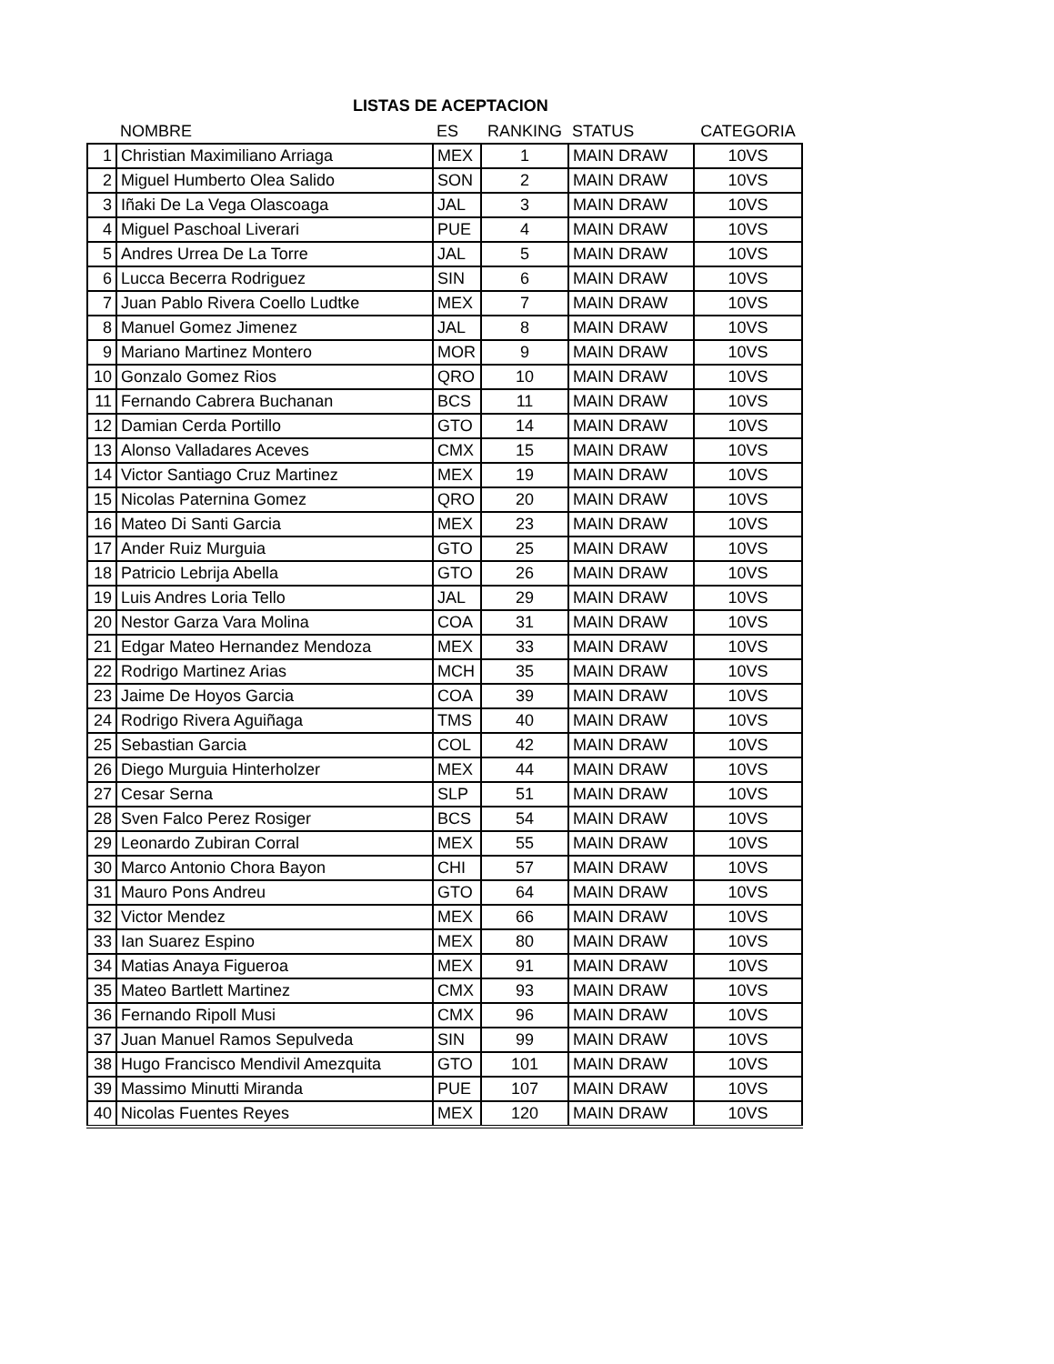LISTAS DE ACEPTACION
| | NOMBRE | ES | RANKING | STATUS | CATEGORIA |
| --- | --- | --- | --- | --- | --- |
| 1 | Christian Maximiliano Arriaga | MEX | 1 | MAIN DRAW | 10VS |
| 2 | Miguel Humberto Olea Salido | SON | 2 | MAIN DRAW | 10VS |
| 3 | Iñaki De La Vega Olascoaga | JAL | 3 | MAIN DRAW | 10VS |
| 4 | Miguel Paschoal Liverari | PUE | 4 | MAIN DRAW | 10VS |
| 5 | Andres Urrea De La Torre | JAL | 5 | MAIN DRAW | 10VS |
| 6 | Lucca Becerra Rodriguez | SIN | 6 | MAIN DRAW | 10VS |
| 7 | Juan Pablo Rivera Coello Ludtke | MEX | 7 | MAIN DRAW | 10VS |
| 8 | Manuel Gomez Jimenez | JAL | 8 | MAIN DRAW | 10VS |
| 9 | Mariano Martinez Montero | MOR | 9 | MAIN DRAW | 10VS |
| 10 | Gonzalo Gomez Rios | QRO | 10 | MAIN DRAW | 10VS |
| 11 | Fernando Cabrera Buchanan | BCS | 11 | MAIN DRAW | 10VS |
| 12 | Damian Cerda Portillo | GTO | 14 | MAIN DRAW | 10VS |
| 13 | Alonso Valladares Aceves | CMX | 15 | MAIN DRAW | 10VS |
| 14 | Victor Santiago Cruz Martinez | MEX | 19 | MAIN DRAW | 10VS |
| 15 | Nicolas Paternina Gomez | QRO | 20 | MAIN DRAW | 10VS |
| 16 | Mateo Di Santi Garcia | MEX | 23 | MAIN DRAW | 10VS |
| 17 | Ander Ruiz Murguia | GTO | 25 | MAIN DRAW | 10VS |
| 18 | Patricio Lebrija Abella | GTO | 26 | MAIN DRAW | 10VS |
| 19 | Luis Andres Loria Tello | JAL | 29 | MAIN DRAW | 10VS |
| 20 | Nestor Garza Vara Molina | COA | 31 | MAIN DRAW | 10VS |
| 21 | Edgar Mateo Hernandez Mendoza | MEX | 33 | MAIN DRAW | 10VS |
| 22 | Rodrigo Martinez Arias | MCH | 35 | MAIN DRAW | 10VS |
| 23 | Jaime De Hoyos Garcia | COA | 39 | MAIN DRAW | 10VS |
| 24 | Rodrigo Rivera Aguiñaga | TMS | 40 | MAIN DRAW | 10VS |
| 25 | Sebastian Garcia | COL | 42 | MAIN DRAW | 10VS |
| 26 | Diego Murguia Hinterholzer | MEX | 44 | MAIN DRAW | 10VS |
| 27 | Cesar Serna | SLP | 51 | MAIN DRAW | 10VS |
| 28 | Sven Falco Perez Rosiger | BCS | 54 | MAIN DRAW | 10VS |
| 29 | Leonardo Zubiran Corral | MEX | 55 | MAIN DRAW | 10VS |
| 30 | Marco Antonio Chora Bayon | CHI | 57 | MAIN DRAW | 10VS |
| 31 | Mauro Pons Andreu | GTO | 64 | MAIN DRAW | 10VS |
| 32 | Victor Mendez | MEX | 66 | MAIN DRAW | 10VS |
| 33 | Ian Suarez Espino | MEX | 80 | MAIN DRAW | 10VS |
| 34 | Matias Anaya Figueroa | MEX | 91 | MAIN DRAW | 10VS |
| 35 | Mateo Bartlett Martinez | CMX | 93 | MAIN DRAW | 10VS |
| 36 | Fernando Ripoll Musi | CMX | 96 | MAIN DRAW | 10VS |
| 37 | Juan Manuel Ramos Sepulveda | SIN | 99 | MAIN DRAW | 10VS |
| 38 | Hugo Francisco Mendivil Amezquita | GTO | 101 | MAIN DRAW | 10VS |
| 39 | Massimo Minutti Miranda | PUE | 107 | MAIN DRAW | 10VS |
| 40 | Nicolas Fuentes Reyes | MEX | 120 | MAIN DRAW | 10VS |